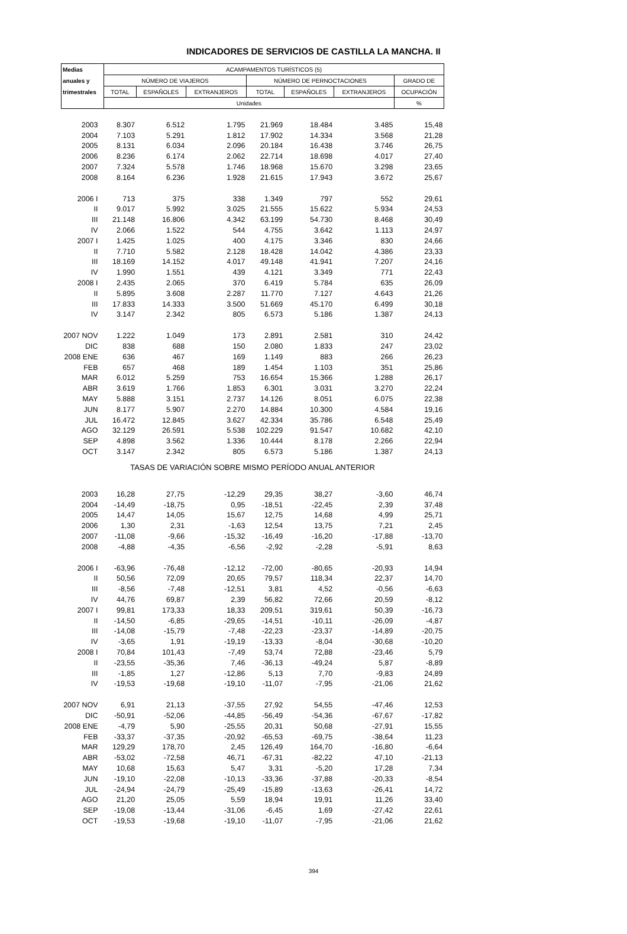INDICADORES DE SERVICIOS DE CASTILLA LA MANCHA. II
| Medias | ACAMPAMENTOS TURÍSTICOS (5) | | | | | | |
| --- | --- | --- | --- | --- | --- | --- | --- |
| anuales y | NÚMERO DE VIAJEROS | | | NÚMERO DE PERNOCTACIONES | | | GRADO DE |
| trimestrales | TOTAL | ESPAÑOLES | EXTRANJEROS | TOTAL | ESPAÑOLES | EXTRANJEROS | OCUPACIÓN |
| | Unidades | | | | | | % |
| 2003 | 8.307 | 6.512 | 1.795 | 21.969 | 18.484 | 3.485 | 15,48 |
| 2004 | 7.103 | 5.291 | 1.812 | 17.902 | 14.334 | 3.568 | 21,28 |
| 2005 | 8.131 | 6.034 | 2.096 | 20.184 | 16.438 | 3.746 | 26,75 |
| 2006 | 8.236 | 6.174 | 2.062 | 22.714 | 18.698 | 4.017 | 27,40 |
| 2007 | 7.324 | 5.578 | 1.746 | 18.968 | 15.670 | 3.298 | 23,65 |
| 2008 | 8.164 | 6.236 | 1.928 | 21.615 | 17.943 | 3.672 | 25,67 |
| 2006 I | 713 | 375 | 338 | 1.349 | 797 | 552 | 29,61 |
| II | 9.017 | 5.992 | 3.025 | 21.555 | 15.622 | 5.934 | 24,53 |
| III | 21.148 | 16.806 | 4.342 | 63.199 | 54.730 | 8.468 | 30,49 |
| IV | 2.066 | 1.522 | 544 | 4.755 | 3.642 | 1.113 | 24,97 |
| 2007 I | 1.425 | 1.025 | 400 | 4.175 | 3.346 | 830 | 24,66 |
| II | 7.710 | 5.582 | 2.128 | 18.428 | 14.042 | 4.386 | 23,33 |
| III | 18.169 | 14.152 | 4.017 | 49.148 | 41.941 | 7.207 | 24,16 |
| IV | 1.990 | 1.551 | 439 | 4.121 | 3.349 | 771 | 22,43 |
| 2008 I | 2.435 | 2.065 | 370 | 6.419 | 5.784 | 635 | 26,09 |
| II | 5.895 | 3.608 | 2.287 | 11.770 | 7.127 | 4.643 | 21,26 |
| III | 17.833 | 14.333 | 3.500 | 51.669 | 45.170 | 6.499 | 30,18 |
| IV | 3.147 | 2.342 | 805 | 6.573 | 5.186 | 1.387 | 24,13 |
| 2007 NOV | 1.222 | 1.049 | 173 | 2.891 | 2.581 | 310 | 24,42 |
| DIC | 838 | 688 | 150 | 2.080 | 1.833 | 247 | 23,02 |
| 2008 ENE | 636 | 467 | 169 | 1.149 | 883 | 266 | 26,23 |
| FEB | 657 | 468 | 189 | 1.454 | 1.103 | 351 | 25,86 |
| MAR | 6.012 | 5.259 | 753 | 16.654 | 15.366 | 1.288 | 26,17 |
| ABR | 3.619 | 1.766 | 1.853 | 6.301 | 3.031 | 3.270 | 22,24 |
| MAY | 5.888 | 3.151 | 2.737 | 14.126 | 8.051 | 6.075 | 22,38 |
| JUN | 8.177 | 5.907 | 2.270 | 14.884 | 10.300 | 4.584 | 19,16 |
| JUL | 16.472 | 12.845 | 3.627 | 42.334 | 35.786 | 6.548 | 25,49 |
| AGO | 32.129 | 26.591 | 5.538 | 102.229 | 91.547 | 10.682 | 42,10 |
| SEP | 4.898 | 3.562 | 1.336 | 10.444 | 8.178 | 2.266 | 22,94 |
| OCT | 3.147 | 2.342 | 805 | 6.573 | 5.186 | 1.387 | 24,13 |
| TASAS DE VARIACIÓN SOBRE MISMO PERÍODO ANUAL ANTERIOR | | | | | | | |
| 2003 | 16,28 | 27,75 | -12,29 | 29,35 | 38,27 | -3,60 | 46,74 |
| 2004 | -14,49 | -18,75 | 0,95 | -18,51 | -22,45 | 2,39 | 37,48 |
| 2005 | 14,47 | 14,05 | 15,67 | 12,75 | 14,68 | 4,99 | 25,71 |
| 2006 | 1,30 | 2,31 | -1,63 | 12,54 | 13,75 | 7,21 | 2,45 |
| 2007 | -11,08 | -9,66 | -15,32 | -16,49 | -16,20 | -17,88 | -13,70 |
| 2008 | -4,88 | -4,35 | -6,56 | -2,92 | -2,28 | -5,91 | 8,63 |
| 2006 I | -63,96 | -76,48 | -12,12 | -72,00 | -80,65 | -20,93 | 14,94 |
| II | 50,56 | 72,09 | 20,65 | 79,57 | 118,34 | 22,37 | 14,70 |
| III | -8,56 | -7,48 | -12,51 | 3,81 | 4,52 | -0,56 | -6,63 |
| IV | 44,76 | 69,87 | 2,39 | 56,82 | 72,66 | 20,59 | -8,12 |
| 2007 I | 99,81 | 173,33 | 18,33 | 209,51 | 319,61 | 50,39 | -16,73 |
| II | -14,50 | -6,85 | -29,65 | -14,51 | -10,11 | -26,09 | -4,87 |
| III | -14,08 | -15,79 | -7,48 | -22,23 | -23,37 | -14,89 | -20,75 |
| IV | -3,65 | 1,91 | -19,19 | -13,33 | -8,04 | -30,68 | -10,20 |
| 2008 I | 70,84 | 101,43 | -7,49 | 53,74 | 72,88 | -23,46 | 5,79 |
| II | -23,55 | -35,36 | 7,46 | -36,13 | -49,24 | 5,87 | -8,89 |
| III | -1,85 | 1,27 | -12,86 | 5,13 | 7,70 | -9,83 | 24,89 |
| IV | -19,53 | -19,68 | -19,10 | -11,07 | -7,95 | -21,06 | 21,62 |
| 2007 NOV | 6,91 | 21,13 | -37,55 | 27,92 | 54,55 | -47,46 | 12,53 |
| DIC | -50,91 | -52,06 | -44,85 | -56,49 | -54,36 | -67,67 | -17,82 |
| 2008 ENE | -4,79 | 5,90 | -25,55 | 20,31 | 50,68 | -27,91 | 15,55 |
| FEB | -33,37 | -37,35 | -20,92 | -65,53 | -69,75 | -38,64 | 11,23 |
| MAR | 129,29 | 178,70 | 2,45 | 126,49 | 164,70 | -16,80 | -6,64 |
| ABR | -53,02 | -72,58 | 46,71 | -67,31 | -82,22 | 47,10 | -21,13 |
| MAY | 10,68 | 15,63 | 5,47 | 3,31 | -5,20 | 17,28 | 7,34 |
| JUN | -19,10 | -22,08 | -10,13 | -33,36 | -37,88 | -20,33 | -8,54 |
| JUL | -24,94 | -24,79 | -25,49 | -15,89 | -13,63 | -26,41 | 14,72 |
| AGO | 21,20 | 25,05 | 5,59 | 18,94 | 19,91 | 11,26 | 33,40 |
| SEP | -19,08 | -13,44 | -31,06 | -6,45 | 1,69 | -27,42 | 22,61 |
| OCT | -19,53 | -19,68 | -19,10 | -11,07 | -7,95 | -21,06 | 21,62 |
394